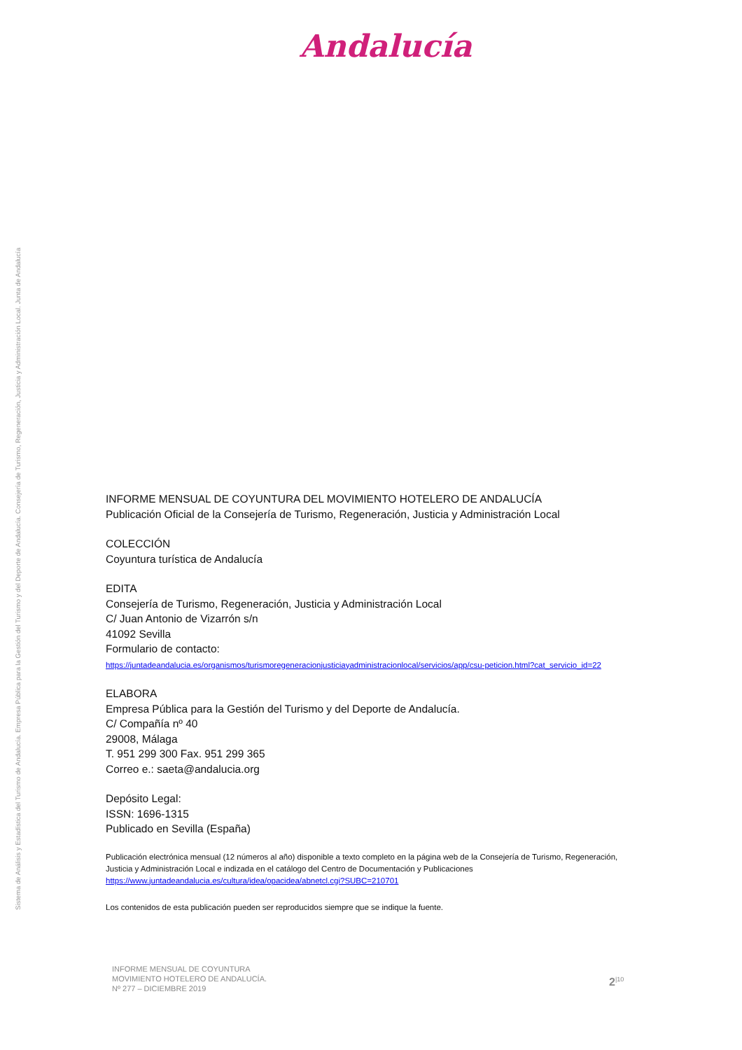Andalucía
Sistema de Análisis y Estadística del Turismo de Andalucía. Empresa Pública para la Gestión del Turismo y del Deporte de Andalucía. Consejería de Turismo, Regeneración, Justicia y Administración Local. Junta de Andalucía
INFORME MENSUAL DE COYUNTURA DEL MOVIMIENTO HOTELERO DE ANDALUCÍA
Publicación Oficial de la Consejería de Turismo, Regeneración, Justicia y Administración Local
COLECCIÓN
Coyuntura turística de Andalucía
EDITA
Consejería de Turismo, Regeneración, Justicia y Administración Local
C/ Juan Antonio de Vizarrón s/n
41092 Sevilla
Formulario de contacto:
https://juntadeandalucia.es/organismos/turismoregeneracionjusticiayadministracionlocal/servicios/app/csu-peticion.html?cat_servicio_id=22
ELABORA
Empresa Pública para la Gestión del Turismo y del Deporte de Andalucía.
C/ Compañía nº 40
29008, Málaga
T. 951 299 300 Fax. 951 299 365
Correo e.: saeta@andalucia.org
Depósito Legal:
ISSN: 1696-1315
Publicado en Sevilla (España)
Publicación electrónica mensual (12 números al año) disponible a texto completo en la página web de la Consejería de Turismo, Regeneración, Justicia y Administración Local e indizada en el catálogo del Centro de Documentación y Publicaciones
https://www.juntadeandalucia.es/cultura/idea/opacidea/abnetcl.cgi?SUBC=210701
Los contenidos de esta publicación pueden ser reproducidos siempre que se indique la fuente.
INFORME MENSUAL DE COYUNTURA
MOVIMIENTO HOTELERO DE ANDALUCÍA.
Nº 277 – DICIEMBRE 2019
2<sup>|10</sup>